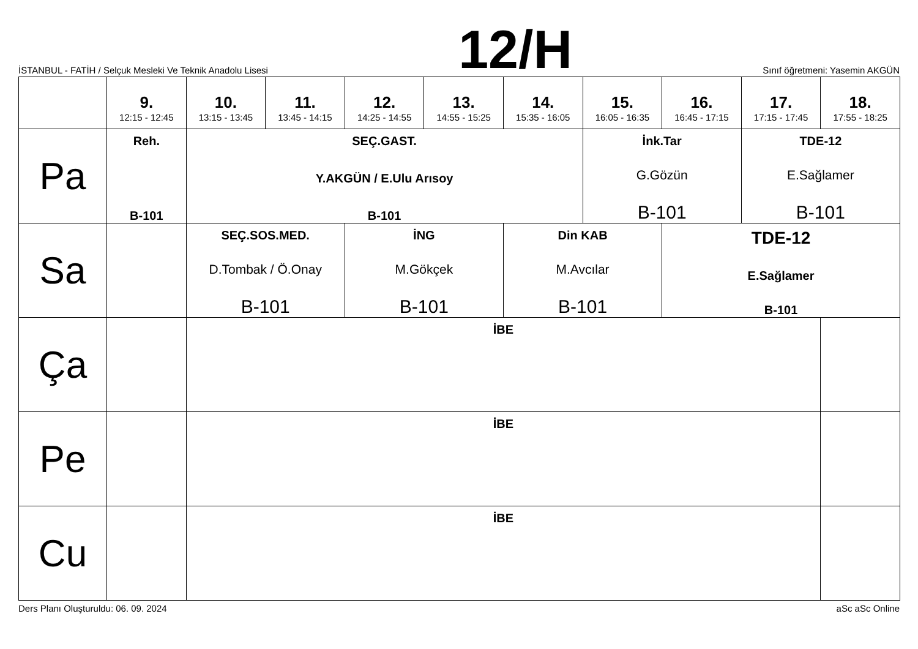İSTANBUL - FATİH / Selçuk Mesleki Ve Teknik Anadolu Lisesi
12/H
Sınıf öğretmeni: Yasemin AKGÜN
| | 9. 12:15 - 12:45 | 10. 13:15 - 13:45 | 11. 13:45 - 14:15 | 12. 14:25 - 14:55 | 13. 14:55 - 15:25 | 14. 15:35 - 16:05 | 15. 16:05 - 16:35 | 16. 16:45 - 17:15 | 17. 17:15 - 17:45 | 18. 17:55 - 18:25 |
| --- | --- | --- | --- | --- | --- | --- | --- | --- | --- | --- |
| Pa | Reh. B-101 | SEÇ.GAST. Y.AKGÜN / E.Ulu Arısoy B-101 | | | | | İnk.Tar G.Gözün B-101 | | TDE-12 E.Sağlamer B-101 | |
| Sa | | SEÇ.SOS.MED. D.Tombak / Ö.Onay B-101 | | İNG M.Gökçek B-101 | | Din KAB M.Avcılar B-101 | | TDE-12 E.Sağlamer B-101 | | |
| Ça | | İBE | | | | | | | | |
| Pe | | İBE | | | | | | | | |
| Cu | | İBE | | | | | | | | |
Ders Planı Oluşturuldu: 06. 09. 2024 aSc aSc Online